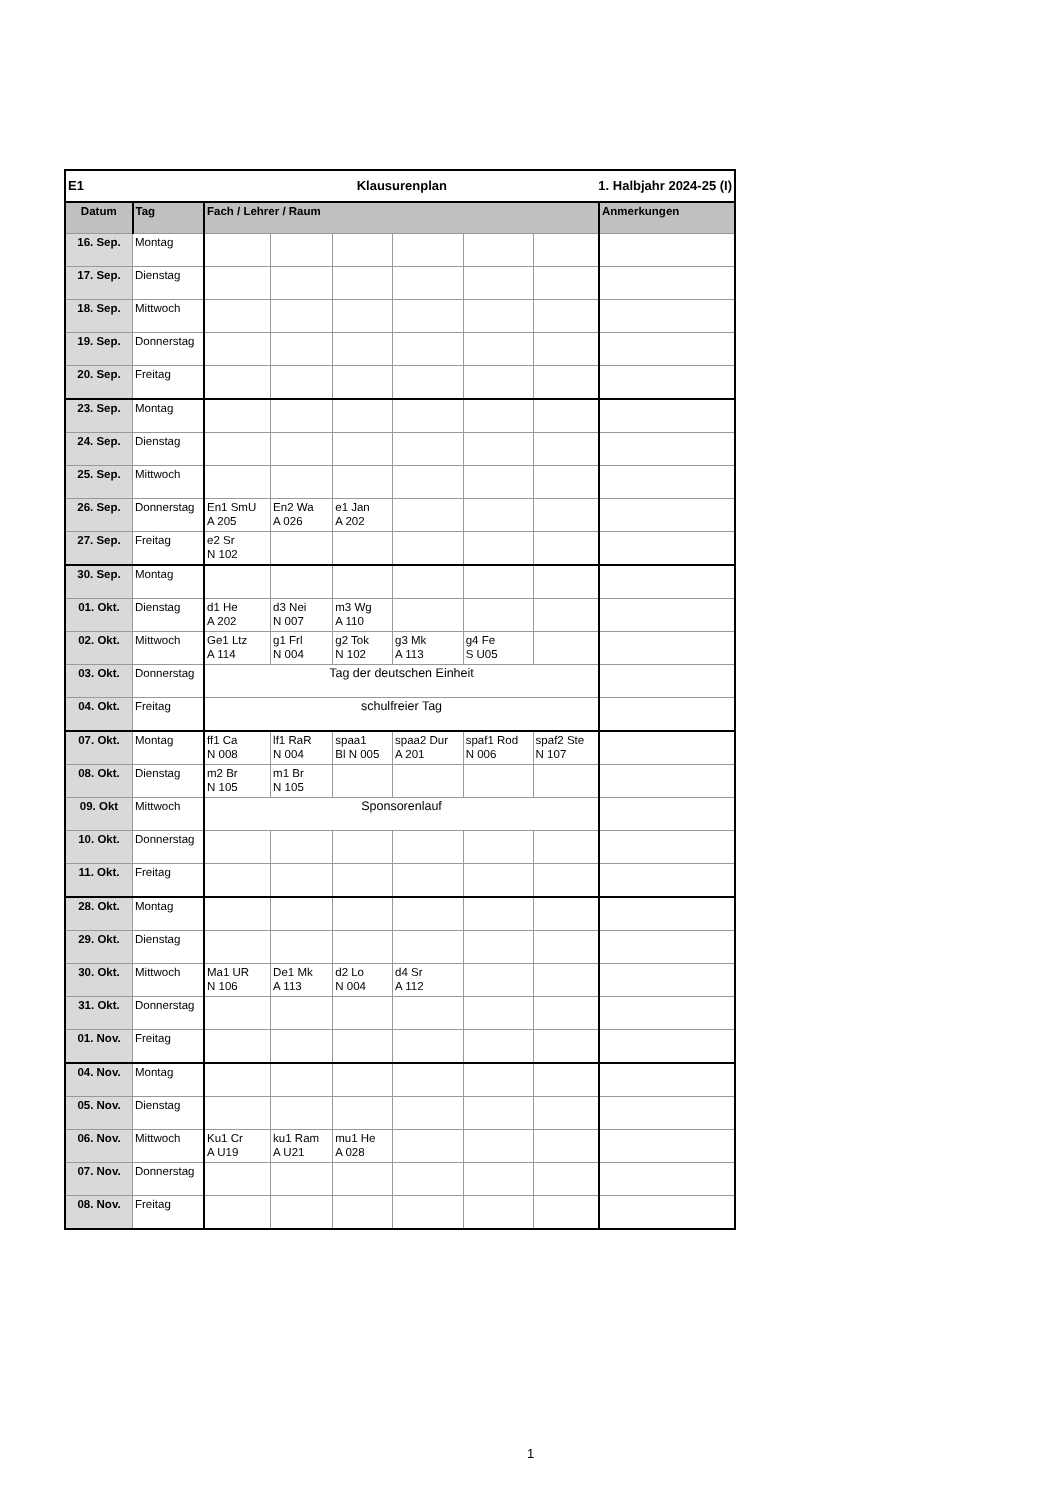| E1 | | | Klausurenplan | | | | 1. Halbjahr 2024-25 (I) | |
| Datum | Tag | Fach / Lehrer / Raum | | | | | | Anmerkungen |
| 16. Sep. | Montag | | | | | | | |
| 17. Sep. | Dienstag | | | | | | | |
| 18. Sep. | Mittwoch | | | | | | | |
| 19. Sep. | Donnerstag | | | | | | | |
| 20. Sep. | Freitag | | | | | | | |
| 23. Sep. | Montag | | | | | | | |
| 24. Sep. | Dienstag | | | | | | | |
| 25. Sep. | Mittwoch | | | | | | | |
| 26. Sep. | Donnerstag | En1 SmU A 205 | En2 Wa A 026 | e1 Jan A 202 | | | | |
| 27. Sep. | Freitag | e2 Sr N 102 | | | | | | |
| 30. Sep. | Montag | | | | | | | |
| 01. Okt. | Dienstag | d1 He A 202 | d3 Nei N 007 | m3 Wg A 110 | | | | |
| 02. Okt. | Mittwoch | Ge1 Ltz A 114 | g1 Frl N 004 | g2 Tok N 102 | g3 Mk A 113 | g4 Fe S U05 | | |
| 03. Okt. | Donnerstag | Tag der deutschen Einheit | | | | | | |
| 04. Okt. | Freitag | schulfreier Tag | | | | | | |
| 07. Okt. | Montag | ff1 Ca N 008 | lf1 RaR N 004 | spaa1 Bl N 005 | spaa2 Dur A 201 | spaf1 Rod N 006 | spaf2 Ste N 107 | |
| 08. Okt. | Dienstag | m2 Br N 105 | m1 Br N 105 | | | | | |
| 09. Okt | Mittwoch | Sponsorenlauf | | | | | | |
| 10. Okt. | Donnerstag | | | | | | | |
| 11. Okt. | Freitag | | | | | | | |
| 28. Okt. | Montag | | | | | | | |
| 29. Okt. | Dienstag | | | | | | | |
| 30. Okt. | Mittwoch | Ma1 UR N 106 | De1 Mk A 113 | d2 Lo N 004 | d4 Sr A 112 | | | |
| 31. Okt. | Donnerstag | | | | | | | |
| 01. Nov. | Freitag | | | | | | | |
| 04. Nov. | Montag | | | | | | | |
| 05. Nov. | Dienstag | | | | | | | |
| 06. Nov. | Mittwoch | Ku1 Cr A U19 | ku1 Ram A U21 | mu1 He A 028 | | | | |
| 07. Nov. | Donnerstag | | | | | | | |
| 08. Nov. | Freitag | | | | | | | |
1